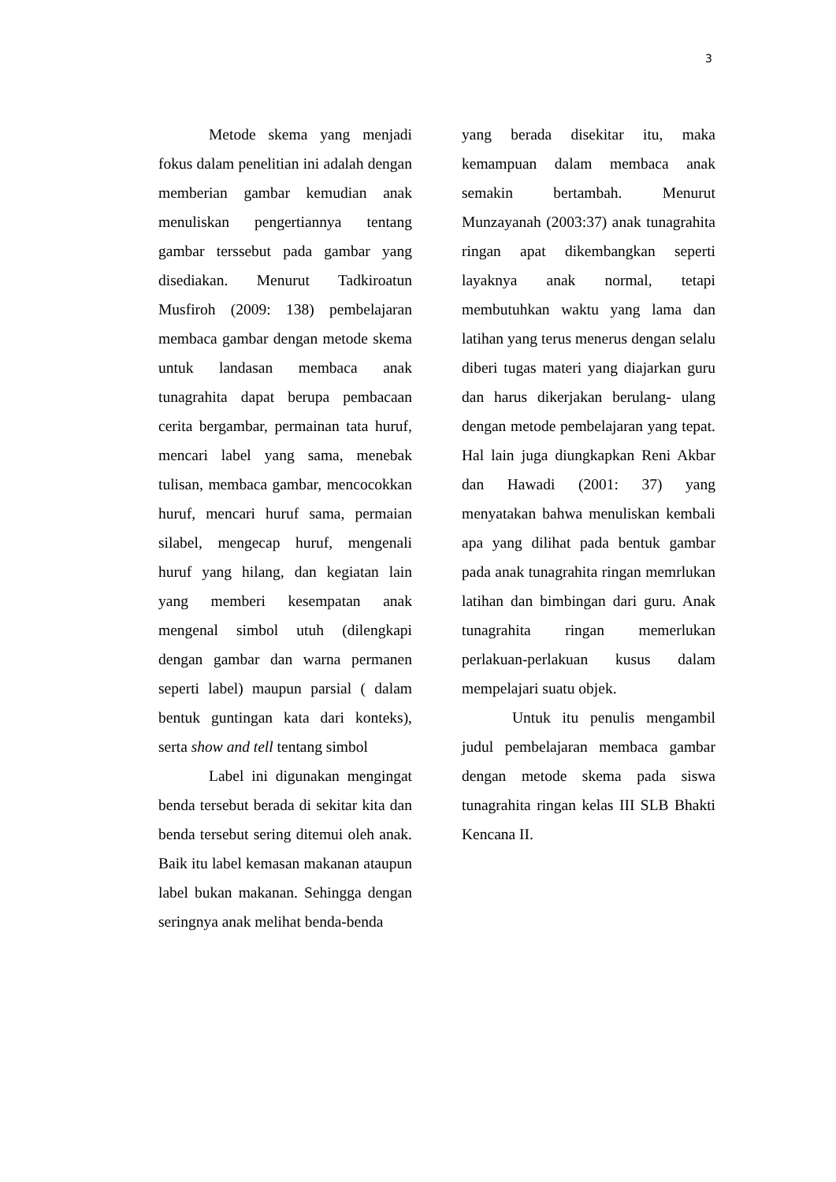3
Metode skema yang menjadi fokus dalam penelitian ini adalah dengan memberian gambar kemudian anak menuliskan pengertiannya tentang gambar terssebut pada gambar yang disediakan. Menurut Tadkiroatun Musfiroh (2009: 138) pembelajaran membaca gambar dengan metode skema untuk landasan membaca anak tunagrahita dapat berupa pembacaan cerita bergambar, permainan tata huruf, mencari label yang sama, menebak tulisan, membaca gambar, mencocokkan huruf, mencari huruf sama, permaian silabel, mengecap huruf, mengenali huruf yang hilang, dan kegiatan lain yang memberi kesempatan anak mengenal simbol utuh (dilengkapi dengan gambar dan warna permanen seperti label) maupun parsial ( dalam bentuk guntingan kata dari konteks), serta show and tell tentang simbol
Label ini digunakan mengingat benda tersebut berada di sekitar kita dan benda tersebut sering ditemui oleh anak. Baik itu label kemasan makanan ataupun label bukan makanan. Sehingga dengan seringnya anak melihat benda-benda
yang berada disekitar itu, maka kemampuan dalam membaca anak semakin bertambah. Menurut Munzayanah (2003:37) anak tunagrahita ringan apat dikembangkan seperti layaknya anak normal, tetapi membutuhkan waktu yang lama dan latihan yang terus menerus dengan selalu diberi tugas materi yang diajarkan guru dan harus dikerjakan berulang- ulang dengan metode pembelajaran yang tepat. Hal lain juga diungkapkan Reni Akbar dan Hawadi (2001: 37) yang menyatakan bahwa menuliskan kembali apa yang dilihat pada bentuk gambar pada anak tunagrahita ringan memrlukan latihan dan bimbingan dari guru. Anak tunagrahita ringan memerlukan perlakuan-perlakuan kusus dalam mempelajari suatu objek.
Untuk itu penulis mengambil judul pembelajaran membaca gambar dengan metode skema pada siswa tunagrahita ringan kelas III SLB Bhakti Kencana II.